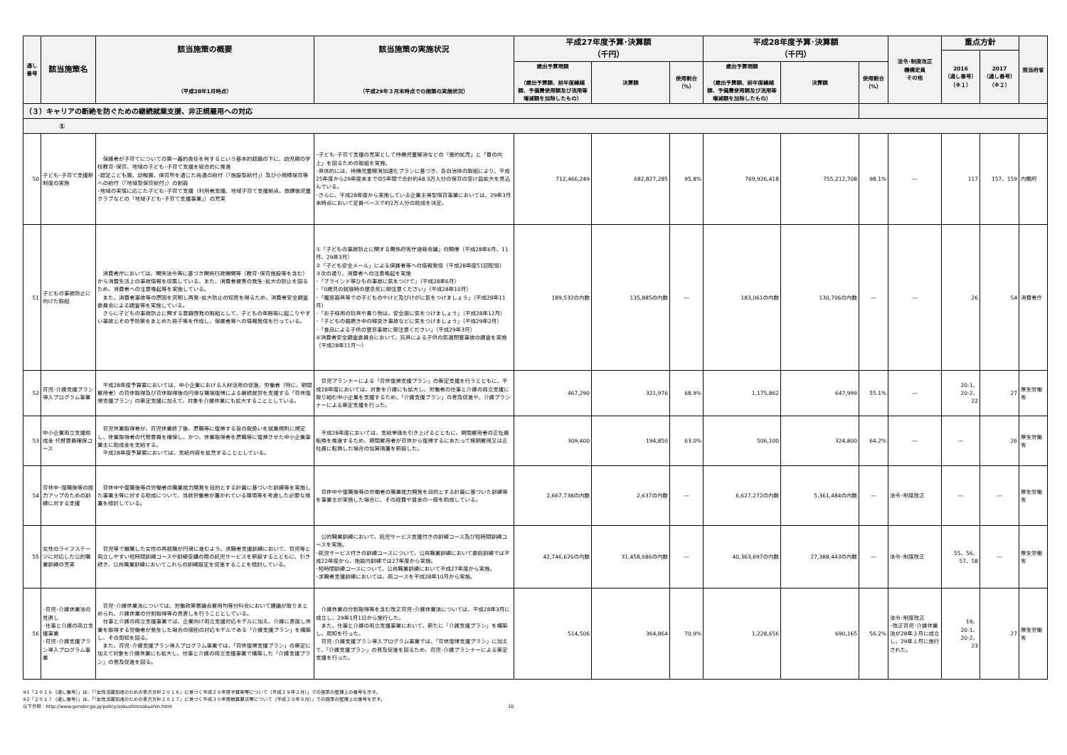| 通し番号 | 該当施策名 | 該当施策の概要 （平成28年1月時点） | 該当施策の実施状況 （平成29年３月末時点での施策の実施状況） | 平成27年度予算･決算額 （千円） | | | 平成28年度予算･決算額 （千円） | | | 法令･制度改正 機構定員 その他 | 重点方針 | | 担当府省 |
| --- | --- | --- | --- | --- | --- | --- | --- | --- | --- | --- | --- | --- | --- |
| | | | | | | | | | | | 2016 （通し番号） （※１） | 2017 （通し番号） （※２） | |
| | | | | 歳出予算現額 （歳出予算額、前年度繰越額、予備費使用額及び流用等増減額を加除したもの） | 決算額 | 使用割合 （%） | 歳出予算現額 （歳出予算額、前年度繰越額、予備費使用額及び流用等増減額を加除したもの） | 決算額 | 使用割合 （%） | | | | |
| （３）キャリアの断絶を防ぐための継続就業支援、非正規雇用への対応 | | | | | | | | | | | | | |
| ① | | | | | | | | | | | | | |
| 50 | 子ども･子育て支援新制度の実施 | 保護者が子育てについての第一義的責任を有するという基本的認識の下に、幼児期の学校教育･保育、地域の子ども･子育て支援を総合的に推進 ･認定こども園、幼稚園、保育所を通じた共通の給付（「施設型給付」）及び小規模保育等への給付（「地域型保育給付」）の創設 ･地域の実情に応じた子ども･子育て支援（利用者支援、地域子育て支援拠点、放課後児童クラブなどの「地域子ども･子育て支援事業」）の充実 | ･子ども･子育て支援の充実として待機児童解消などの「量的拡充」と「質の向上」を図るための取組を実施。 ･具体的には、待機児童解消加速化プランに基づき、各自治体の取組により、平成25年度から29年度末までの5年間で合計約48.3万人分の保育の受け皿拡大を見込んでいる。 ･さらに、平成28年度から実施している企業主導型保育事業においては、29年3月末時点において定員ベースで約2万人分の助成を決定。 | 712,466,249 | 682,827,285 | 95.8% | 769,926,418 | 755,212,708 | 98.1% | ― | 117 | 157、159 | 内閣府 |
| 51 | 子どもの事故防止に向けた取組 | 消費者庁においては、関係法令等に基づき関係行政機関等（教育･保育施設等を含む）から消費生活上の事故情報を収集している。また、消費者被害の発生･拡大の防止を図るため、消費者への注意喚起等を実施している。 また、消費者事故等の原因を究明し再発･拡大防止の知見を得るため、消費者安全調査委員会による調査等を実施している。 さらに子どもの事故防止に関する意識啓発の取組として、子どもの年齢毎に起こりやすい事故とその予防策をまとめた冊子等を作成し、保護者等への情報発信を行っている。 | ①「子どもの事故防止に関する関係府省庁連絡会議」の開催（平成28年6月、11月、29年3月） ②「子ども安全メール」による保護者等への情報発信（平成28年度51回配信） ③次の通り、消費者への注意喚起を実施 ･「ブラインド等ひもの事故に気をつけて」（平成28年6月） ･「0歳児の就寝時の窒息死に御注意ください」（平成28年10月） ･「暖房器具等での子どものやけど及びけがに気をつけましょう」（平成28年11月） ･「お子様用の玩具や乗り物は、安全面に気をつけましょう」（平成28年12月） ･「子どもの歯磨き中の喉突き事故などに気をつけましょう」（平成29年2月） ･「食品による子供の窒息事故に御注意ください」（平成29年3月） ④消費者安全調査委員会において、玩具による子供の気道閉塞事故の調査を実施（平成28年11月～） | 189,532の内数 | 135,885の内数 | ― | 183,061の内数 | 130,706の内数 | ― | ― | 26 | 54 | 消費者庁 |
| 52 | 育児･介護支援プラン導入プログラム事業 | 平成28年度予算案においては、中小企業における人材活用の促進、労働者（特に、期間雇用者）の育休取得及び育休取得後の円滑な職場復帰による継続就労を支援する「育休復帰支援プラン」の策定支援に加えて、対象を介護休業にも拡大することとしている。 | 育児プランナーによる「育休復帰支援プラン」の策定支援を行うとともに、平成28年度においては、対象を介護にも拡大し、労働者の仕事と介護の両立支援に取り組む中小企業を支援するため、「介護支援プラン」の普及促進や、介護プランナーによる策定支援を行った。 | 467,290 | 321,976 | 68.9% | 1,175,862 | 647,999 | 55.1% | ― | 20-1、 20-2、 22 | 27 | 厚生労働省 |
| 53 | 中小企業両立支援助成金 代替要員確保コース | 育児休業取得者が、育児休業終了後、原職等に復帰する旨の取扱いを就業規則に規定し、休業取得者の代替要員を確保し、かつ、休業取得者を原職等に復帰させた中小企業事業主に助成金を支給する。 平成28年度予算案においては、支給内容を拡充することとしている。 | 平成28年度においては、支給単価を引き上げるとともに、期間雇用者の正社員転換を推進するため、期間雇用者が育休から復帰するにあたって無期雇用又は正社員に転換した場合の加算措置を新設した。 | 309,400 | 194,850 | 63.0% | 506,100 | 324,800 | 64.2% | ― | ― | 26 | 厚生労働省 |
| 54 | 育休中･復職後等の能力アップのための訓練に対する支援 | 育休中や復職後等の労働者の職業能力開発を目的とする計画に基づいた訓練等を実施した事業主等に対する助成について、当該労働者が置かれている環境等を考慮した必要な措置を検討している。 | 育休中や復職後等の労働者の職業能力開発を目的とする計画に基づいた訓練等を事業主が実施した場合に、その経費や賃金の一部を助成している。 | 2,667,738の内数 | 2,637の内数 | ― | 6,627,272の内数 | 5,361,484の内数 | ― | 法令･制度改正 | ― | ― | 厚生労働省 |
| 55 | 女性のライフステージに対応した公的職業訓練の充実 | 育児等で離職した女性の再就職が円滑に進むよう、求職者支援訓練において、育児等と両立しやすい短時間訓練コースや訓練受講の際の託児サービスを新設するとともに、引き続き、公共職業訓練においてこれらの訓練設定を促進することを検討している。 | 公的職業訓練において、託児サービス支援付きの訓練コース及び短時間訓練コースを実施。 ･託児サービス付きの訓練コースについて、公共職業訓練において委託訓練では平成22年度から、施設内訓練では27年度から実施。 ･短時間訓練コースについて、公共職業訓練において平成27年度から実施。 ･求職者支援訓練においては、両コースを平成28年10月から実施。 | 42,746,626の内数 | 31,458,686の内数 | ― | 40,363,697の内数 | 27,388,443の内数 | ― | 法令･制度改正 | 55、56、 57、58 | ― | 厚生労働省 |
| 56 | ･育児･介護休業法の見直し ･仕事と介護の両立支援事業 ･育児･介護支援プラン導入プログラム事業 | 育児･介護休業法については、労働政策審議会雇用均等分科会において建議が取りまとめられ、介護休業の分割取得等の見直しを行うこととしている。 仕事と介護の両立支援事業では、企業向け両立支援対応モデルに加え、介護に直面し休業を取得する労働者が発生した場合の個別の対応モデルである「介護支援プラン」を構築し、その周知を図る。 また、育児･介護支援プラン導入プログラム事業では、「育休復帰支援プラン」の策定に加えて対象を介護休業にも拡大し、仕事と介護の両立支援事業で構築した「介護支援プラン」の普及促進を図る。 | 介護休業の分割取得等を含む改正育児･介護休業法については、平成28年3月に成立し、29年1月1日から施行した。 また、仕事と介護の両立支援事業において、新たに「介護支援プラン」を構築し、周知を行った。 育児･介護支援プラン導入プログラム事業では、「育休復帰支援プラン」に加えて、「介護支援プラン」の普及促進を図るため、育児･介護プランナーによる策定支援を行った。 | 514,506 | 364,864 | 70.9% | 1,228,656 | 690,165 | 56.2% | 法令･制度改正 ･改正育児･介護休業法が28年３月に成立し、29年１月に施行された。 | 19、 20-1、 20-2、 23 | 27 | 厚生労働省 |
※1「２０１６（通し番号）」は、「『女性活躍加速のための重点方針２０１６』に基づく平成２９年度予算案等について（平成２９年２月）」での施策の整理上の番号を示す。
※2「２０１７（通し番号）」は、「『女性活躍加速のための重点方針２０１７』に基づく平成３０年度概算要求等について（平成２９年９月）」での施策の整理上の番号を示す。
以下参照：http://www.gender.go.jp/policy/sokushin/sokushin.html 10